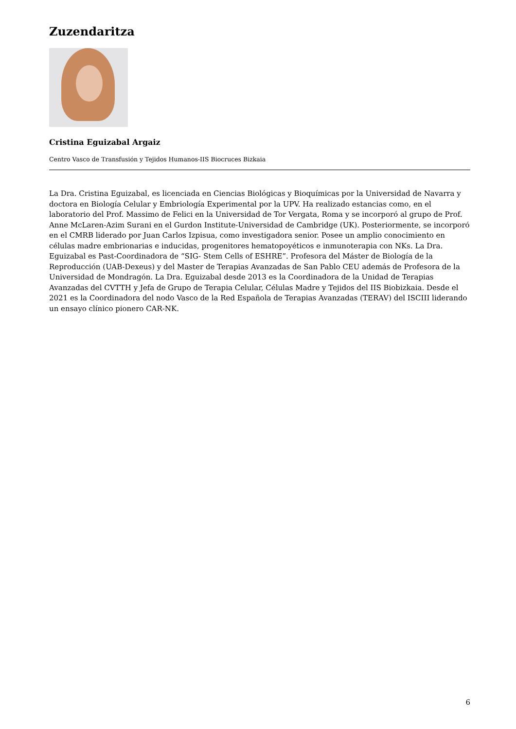Zuzendaritza
Cristina Eguizabal Argaiz
Centro Vasco de Transfusión y Tejidos Humanos-IIS Biocruces Bizkaia
La Dra. Cristina Eguizabal, es licenciada en Ciencias Biológicas y Bioquímicas por la Universidad de Navarra y doctora en Biología Celular y Embriología Experimental por la UPV. Ha realizado estancias como, en el laboratorio del Prof. Massimo de Felici en la Universidad de Tor Vergata, Roma y se incorporó al grupo de Prof. Anne McLaren-Azim Surani en el Gurdon Institute-Universidad de Cambridge (UK). Posteriormente, se incorporó en el CMRB liderado por Juan Carlos Izpisua, como investigadora senior. Posee un amplio conocimiento en células madre embrionarias e inducidas, progenitores hematopoyéticos e inmunoterapia con NKs. La Dra. Eguizabal es Past-Coordinadora de “SIG- Stem Cells of ESHRE”. Profesora del Máster de Biología de la Reproducción (UAB-Dexeus) y del Master de Terapias Avanzadas de San Pablo CEU además de Profesora de la Universidad de Mondragón. La Dra. Eguizabal desde 2013 es la Coordinadora de la Unidad de Terapias Avanzadas del CVTTH y Jefa de Grupo de Terapia Celular, Células Madre y Tejidos del IIS Biobizkaia. Desde el 2021 es la Coordinadora del nodo Vasco de la Red Española de Terapias Avanzadas (TERAV) del ISCIII liderando un ensayo clínico pionero CAR-NK.
6